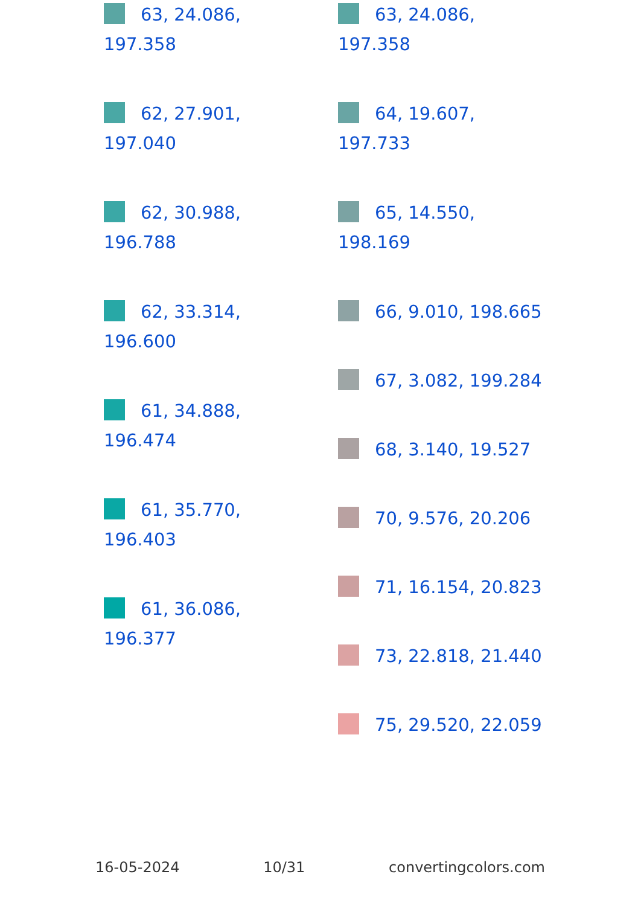63, 24.086, 197.358
62, 27.901, 197.040
62, 30.988, 196.788
62, 33.314, 196.600
61, 34.888, 196.474
61, 35.770, 196.403
61, 36.086, 196.377
63, 24.086, 197.358
64, 19.607, 197.733
65, 14.550, 198.169
66, 9.010, 198.665
67, 3.082, 199.284
68, 3.140, 19.527
70, 9.576, 20.206
71, 16.154, 20.823
73, 22.818, 21.440
75, 29.520, 22.059
16-05-2024 10/31 convertingcolors.com